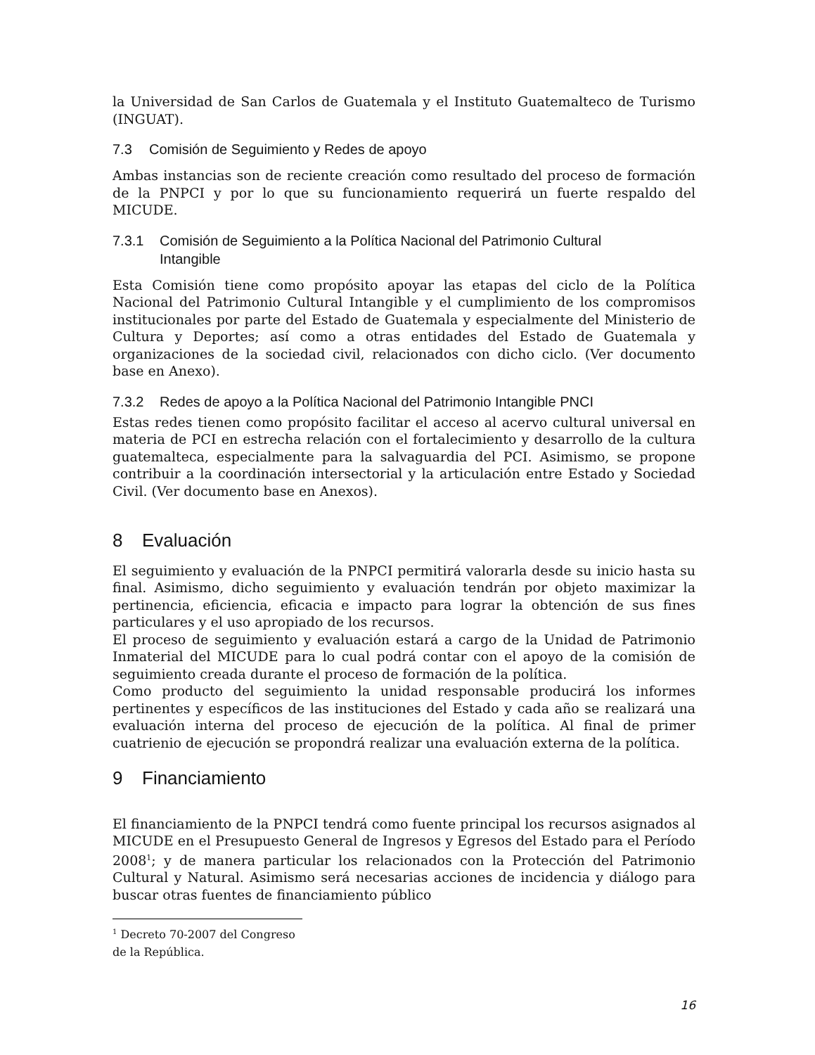la Universidad de San Carlos de Guatemala y el Instituto Guatemalteco de Turismo (INGUAT).
7.3 Comisión de Seguimiento y Redes de apoyo
Ambas instancias son de reciente creación como resultado del proceso de formación de la PNPCI y por lo que su funcionamiento requerirá un fuerte respaldo del MICUDE.
7.3.1 Comisión de Seguimiento a la Política Nacional del Patrimonio Cultural
Intangible
Esta Comisión tiene como propósito apoyar las etapas del ciclo de la Política Nacional del Patrimonio Cultural Intangible y el cumplimiento de los compromisos institucionales por parte del Estado de Guatemala y especialmente del Ministerio de Cultura y Deportes; así como a otras entidades del Estado de Guatemala y organizaciones de la sociedad civil, relacionados con dicho ciclo. (Ver documento base en Anexo).
7.3.2 Redes de apoyo a la Política Nacional del Patrimonio Intangible PNCI
Estas redes tienen como propósito facilitar el acceso al acervo cultural universal en materia de PCI en estrecha relación con el fortalecimiento y desarrollo de la cultura guatemalteca, especialmente para la salvaguardia del PCI. Asimismo, se propone contribuir a la coordinación intersectorial y la articulación entre Estado y Sociedad Civil. (Ver documento base en Anexos).
8 Evaluación
El seguimiento y evaluación de la PNPCI permitirá valorarla desde su inicio hasta su final. Asimismo, dicho seguimiento y evaluación tendrán por objeto maximizar la pertinencia, eficiencia, eficacia e impacto para lograr la obtención de sus fines particulares y el uso apropiado de los recursos.
El proceso de seguimiento y evaluación estará a cargo de la Unidad de Patrimonio Inmaterial del MICUDE para lo cual podrá contar con el apoyo de la comisión de seguimiento creada durante el proceso de formación de la política.
Como producto del seguimiento la unidad responsable producirá los informes pertinentes y específicos de las instituciones del Estado y cada año se realizará una evaluación interna del proceso de ejecución de la política. Al final de primer cuatrienio de ejecución se propondrá realizar una evaluación externa de la política.
9 Financiamiento
El financiamiento de la PNPCI tendrá como fuente principal los recursos asignados al MICUDE en el Presupuesto General de Ingresos y Egresos del Estado para el Período 2008<sup>1</sup>; y de manera particular los relacionados con la Protección del Patrimonio Cultural y Natural. Asimismo será necesarias acciones de incidencia y diálogo para buscar otras fuentes de financiamiento público
<sup>1</sup> Decreto 70-2007 del Congreso de la República.
16